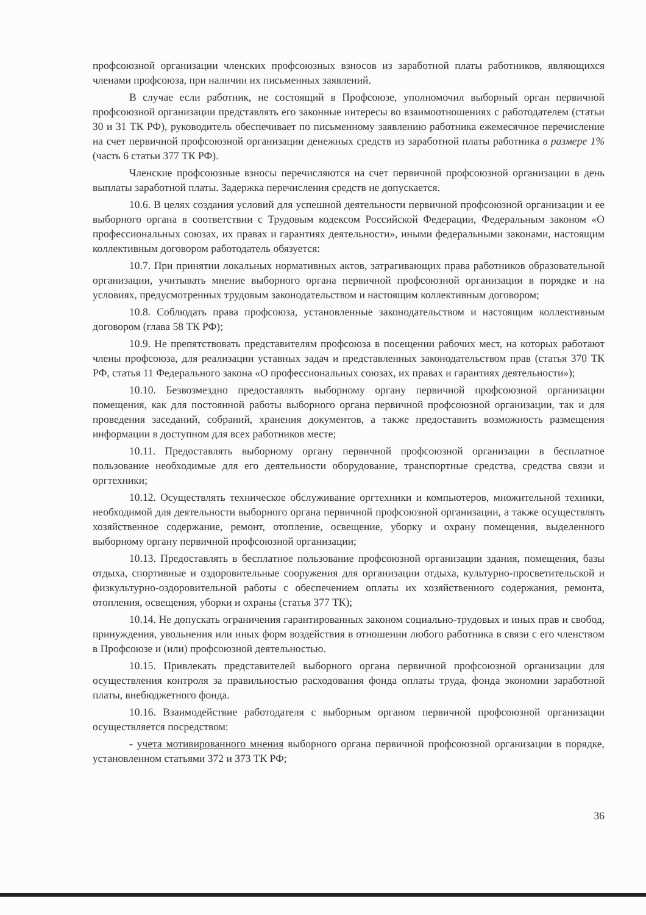профсоюзной организации членских профсоюзных взносов из заработной платы работников, являющихся членами профсоюза, при наличии их письменных заявлений.
В случае если работник, не состоящий в Профсоюзе, уполномочил выборный орган первичной профсоюзной организации представлять его законные интересы во взаимоотношениях с работодателем (статьи 30 и 31 ТК РФ), руководитель обеспечивает по письменному заявлению работника ежемесячное перечисление на счет первичной профсоюзной организации денежных средств из заработной платы работника в размере 1% (часть 6 статьи 377 ТК РФ).
Членские профсоюзные взносы перечисляются на счет первичной профсоюзной организации в день выплаты заработной платы. Задержка перечисления средств не допускается.
10.6. В целях создания условий для успешной деятельности первичной профсоюзной организации и ее выборного органа в соответствии с Трудовым кодексом Российской Федерации, Федеральным законом «О профессиональных союзах, их правах и гарантиях деятельности», иными федеральными законами, настоящим коллективным договором работодатель обязуется:
10.7. При принятии локальных нормативных актов, затрагивающих права работников образовательной организации, учитывать мнение выборного органа первичной профсоюзной организации в порядке и на условиях, предусмотренных трудовым законодательством и настоящим коллективным договором;
10.8. Соблюдать права профсоюза, установленные законодательством и настоящим коллективным договором (глава 58 ТК РФ);
10.9. Не препятствовать представителям профсоюза в посещении рабочих мест, на которых работают члены профсоюза, для реализации уставных задач и представленных законодательством прав (статья 370 ТК РФ, статья 11 Федерального закона «О профессиональных союзах, их правах и гарантиях деятельности»);
10.10. Безвозмездно предоставлять выборному органу первичной профсоюзной организации помещения, как для постоянной работы выборного органа первичной профсоюзной организации, так и для проведения заседаний, собраний, хранения документов, а также предоставить возможность размещения информации в доступном для всех работников месте;
10.11. Предоставлять выборному органу первичной профсоюзной организации в бесплатное пользование необходимые для его деятельности оборудование, транспортные средства, средства связи и оргтехники;
10.12. Осуществлять техническое обслуживание оргтехники и компьютеров, множительной техники, необходимой для деятельности выборного органа первичной профсоюзной организации, а также осуществлять хозяйственное содержание, ремонт, отопление, освещение, уборку и охрану помещения, выделенного выборному органу первичной профсоюзной организации;
10.13. Предоставлять в бесплатное пользование профсоюзной организации здания, помещения, базы отдыха, спортивные и оздоровительные сооружения для организации отдыха, культурно-просветительской и физкультурно-оздоровительной работы с обеспечением оплаты их хозяйственного содержания, ремонта, отопления, освещения, уборки и охраны (статья 377 ТК);
10.14. Не допускать ограничения гарантированных законом социально-трудовых и иных прав и свобод, принуждения, увольнения или иных форм воздействия в отношении любого работника в связи с его членством в Профсоюзе и (или) профсоюзной деятельностью.
10.15. Привлекать представителей выборного органа первичной профсоюзной организации для осуществления контроля за правильностью расходования фонда оплаты труда, фонда экономии заработной платы, внебюджетного фонда.
10.16. Взаимодействие работодателя с выборным органом первичной профсоюзной организации осуществляется посредством:
- учета мотивированного мнения выборного органа первичной профсоюзной организации в порядке, установленном статьями 372 и 373 ТК РФ;
36